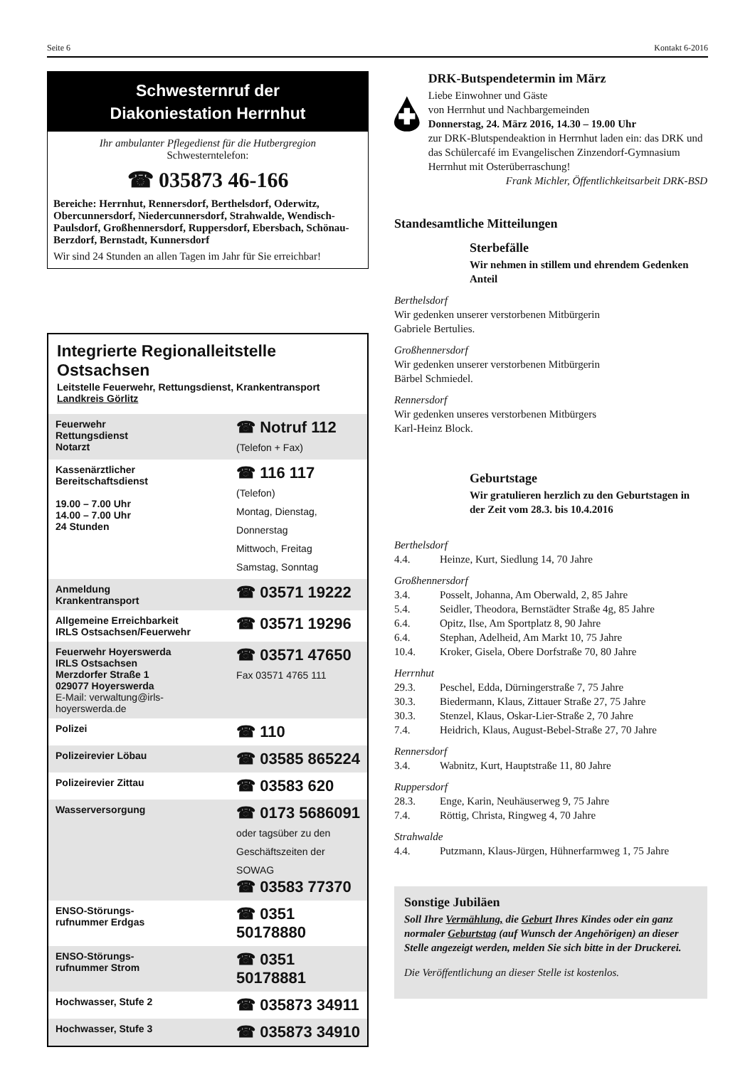Seite 6 Kontakt 6-2016
Schwesternruf der
Diakoniestation Herrnhut
Ihr ambulanter Pflegedienst für die Hutbergregion
Schwesterntelefon:
☎ 035873 46-166
Bereiche: Herrnhut, Rennersdorf, Berthelsdorf, Oderwitz, Obercunnersdorf, Niedercunnersdorf, Strahwalde, Wendisch-Paulsdorf, Großhennersdorf, Ruppersdorf, Ebersbach, Schönau-Berzdorf, Bernstadt, Kunnersdorf
Wir sind 24 Stunden an allen Tagen im Jahr für Sie erreichbar!
Integrierte Regionalleitstelle Ostsachsen
Leitstelle Feuerwehr, Rettungsdienst, Krankentransport
Landkreis Görlitz
| Feuerwehr Rettungsdienst Notarzt | ☎ Notruf 112 (Telefon + Fax) |
| Kassenärztlicher Bereitschaftsdienst 19.00 – 7.00 Uhr 14.00 – 7.00 Uhr 24 Stunden | ☎ 116 117 (Telefon) Montag, Dienstag, Donnerstag Mittwoch, Freitag Samstag, Sonntag |
| Anmeldung Krankentransport | ☎ 03571 19222 |
| Allgemeine Erreichbarkeit IRLS Ostsachsen/Feuerwehr | ☎ 03571 19296 |
| Feuerwehr Hoyerswerda IRLS Ostsachsen Merzdorfer Straße 1 029077 Hoyerswerda E-Mail: verwaltung@irls-hoyerswerda.de | ☎ 03571 47650 Fax 03571 4765 111 |
| Polizei | ☎ 110 |
| Polizeirevier Löbau | ☎ 03585 865224 |
| Polizeirevier Zittau | ☎ 03583 620 |
| Wasserversorgung | ☎ 0173 5686091 oder tagsüber zu den Geschäftszeiten der SOWAG ☎ 03583 77370 |
| ENSO-Störungs- rufnummer Erdgas | ☎ 0351 50178880 |
| ENSO-Störungs- rufnummer Strom | ☎ 0351 50178881 |
| Hochwasser, Stufe 2 | ☎ 035873 34911 |
| Hochwasser, Stufe 3 | ☎ 035873 34910 |
DRK-Butspendetermin im März
Liebe Einwohner und Gäste
von Herrnhut und Nachbargemeinden
Donnerstag, 24. März 2016, 14.30 – 19.00 Uhr
zur DRK-Blutspendeaktion in Herrnhut laden ein: das DRK und das Schülercafé im Evangelischen Zinzendorf-Gymnasium Herrnhut mit Osterüberraschung!
Frank Michler, Öffentlichkeitsarbeit DRK-BSD
Standesamtliche Mitteilungen
Sterbefälle
Wir nehmen in stillem und ehrendem Gedenken Anteil
Berthelsdorf
Wir gedenken unserer verstorbenen Mitbürgerin
Gabriele Bertulies.
Großhennersdorf
Wir gedenken unserer verstorbenen Mitbürgerin
Bärbel Schmiedel.
Rennersdorf
Wir gedenken unseres verstorbenen Mitbürgers
Karl-Heinz Block.
Geburtstage
Wir gratulieren herzlich zu den Geburtstagen in der Zeit vom 28.3. bis 10.4.2016
Berthelsdorf
4.4. Heinze, Kurt, Siedlung 14, 70 Jahre
Großhennersdorf
3.4. Posselt, Johanna, Am Oberwald, 2, 85 Jahre
5.4. Seidler, Theodora, Bernstädter Straße 4g, 85 Jahre
6.4. Opitz, Ilse, Am Sportplatz 8, 90 Jahre
6.4. Stephan, Adelheid, Am Markt 10, 75 Jahre
10.4. Kroker, Gisela, Obere Dorfstraße 70, 80 Jahre
Herrnhut
29.3. Peschel, Edda, Dürningerstraße 7, 75 Jahre
30.3. Biedermann, Klaus, Zittauer Straße 27, 75 Jahre
30.3. Stenzel, Klaus, Oskar-Lier-Straße 2, 70 Jahre
7.4. Heidrich, Klaus, August-Bebel-Straße 27, 70 Jahre
Rennersdorf
3.4. Wabnitz, Kurt, Hauptstraße 11, 80 Jahre
Ruppersdorf
28.3. Enge, Karin, Neuhäuserweg 9, 75 Jahre
7.4. Röttig, Christa, Ringweg 4, 70 Jahre
Strahwalde
4.4. Putzmann, Klaus-Jürgen, Hühnerfarmweg 1, 75 Jahre
Sonstige Jubiläen
Soll Ihre Vermählung, die Geburt Ihres Kindes oder ein ganz normaler Geburtstag (auf Wunsch der Angehörigen) an dieser Stelle angezeigt werden, melden Sie sich bitte in der Druckerei.
Die Veröffentlichung an dieser Stelle ist kostenlos.